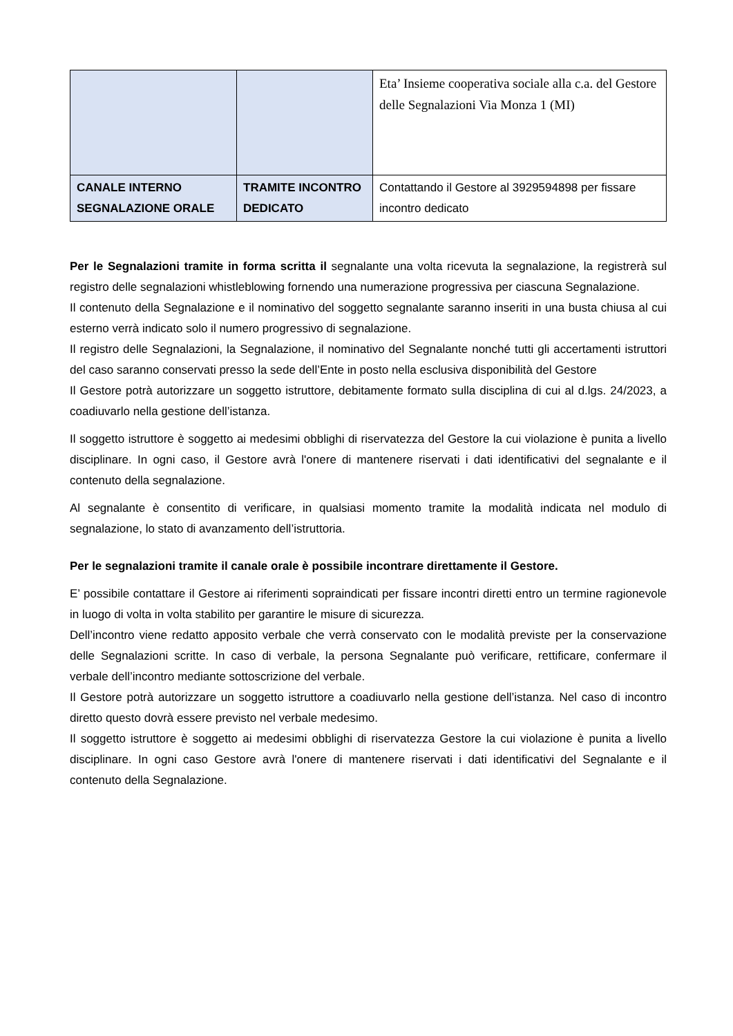| | | Eta’ Insieme cooperativa sociale alla c.a. del Gestore delle Segnalazioni Via Monza 1 (MI) |
| CANALE INTERNO SEGNALAZIONE ORALE | TRAMITE INCONTRO DEDICATO | Contattando il Gestore al 3929594898 per fissare incontro dedicato |
Per le Segnalazioni tramite in forma scritta il segnalante una volta ricevuta la segnalazione, la registrerà sul registro delle segnalazioni whistleblowing fornendo una numerazione progressiva per ciascuna Segnalazione.
Il contenuto della Segnalazione e il nominativo del soggetto segnalante saranno inseriti in una busta chiusa al cui esterno verrà indicato solo il numero progressivo di segnalazione.
Il registro delle Segnalazioni, la Segnalazione, il nominativo del Segnalante nonché tutti gli accertamenti istruttori del caso saranno conservati presso la sede dell’Ente in posto nella esclusiva disponibilità del Gestore
Il Gestore potrà autorizzare un soggetto istruttore, debitamente formato sulla disciplina di cui al d.lgs. 24/2023, a coadiuvarlo nella gestione dell’istanza.
Il soggetto istruttore è soggetto ai medesimi obblighi di riservatezza del Gestore la cui violazione è punita a livello disciplinare. In ogni caso, il Gestore avrà l'onere di mantenere riservati i dati identificativi del segnalante e il contenuto della segnalazione.
Al segnalante è consentito di verificare, in qualsiasi momento tramite la modalità indicata nel modulo di segnalazione, lo stato di avanzamento dell’istruttoria.
Per le segnalazioni tramite il canale orale è possibile incontrare direttamente il Gestore.
E’ possibile contattare il Gestore ai riferimenti sopraindicati per fissare incontri diretti entro un termine ragionevole in luogo di volta in volta stabilito per garantire le misure di sicurezza.
Dell’incontro viene redatto apposito verbale che verrà conservato con le modalità previste per la conservazione delle Segnalazioni scritte. In caso di verbale, la persona Segnalante può verificare, rettificare, confermare il verbale dell’incontro mediante sottoscrizione del verbale.
Il Gestore potrà autorizzare un soggetto istruttore a coadiuvarlo nella gestione dell’istanza. Nel caso di incontro diretto questo dovrà essere previsto nel verbale medesimo.
Il soggetto istruttore è soggetto ai medesimi obblighi di riservatezza Gestore la cui violazione è punita a livello disciplinare. In ogni caso Gestore avrà l'onere di mantenere riservati i dati identificativi del Segnalante e il contenuto della Segnalazione.